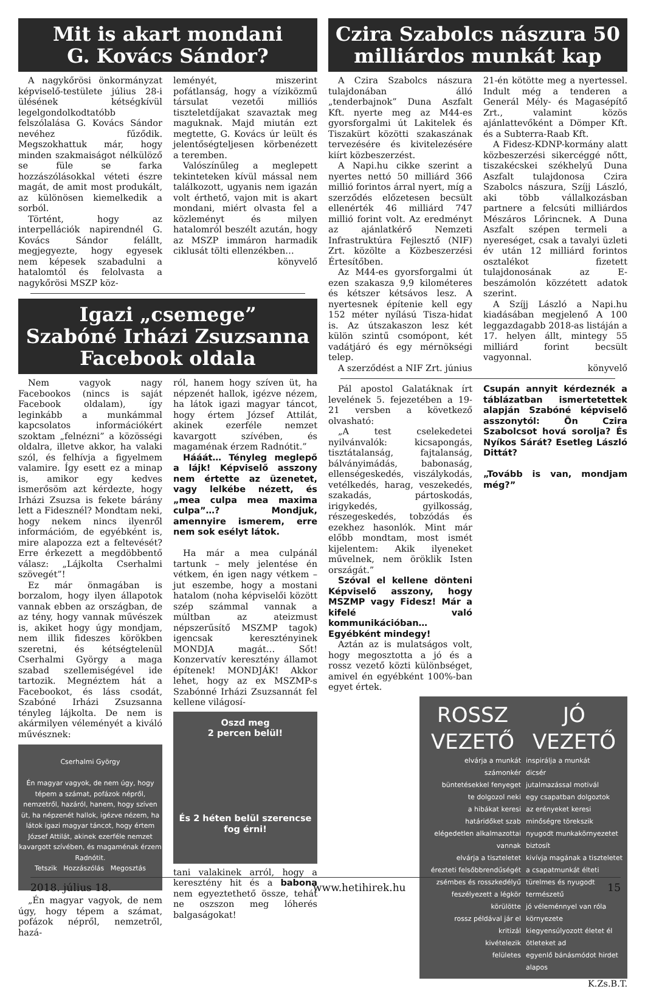Mit is akart mondani
G. Kovács Sándor?
A nagykőrösi önkormányzat képviselő-testülete július 28-i ülésének kétségkívül legelgondolkodtatóbb felszólalása G. Kovács Sándor nevéhez fűződik. Megszokhattuk már, hogy minden szakmaiságot nélkülöző se füle se farka hozzászólásokkal véteti észre magát, de amit most produkált, az különösen kiemelkedik a sorból.
Történt, hogy az interpellációk napirendnél G. Kovács Sándor felállt, megjegyezte, hogy egyesek nem képesek szabadulni a hatalomtól és felolvasta a nagykőrösi MSZP köz-
leményét, miszerint pofátlanság, hogy a víziközmű társulat vezetői milliós tiszteletdíjakat szavaztak meg maguknak. Majd miután ezt megtette, G. Kovács úr leült és jelentőségteljesen körbenézett a teremben.
Valószínűleg a meglepett tekinteteken kívül mással nem találkozott, ugyanis nem igazán volt érthető, vajon mit is akart mondani, miért olvasta fel a közleményt és milyen hatalomról beszélt azután, hogy az MSZP immáron harmadik ciklusát tölti ellenzékben…
könyvelő
Igazi „csemege”
Szabóné Irházi Zsuzsanna
Facebook oldala
Nem vagyok nagy Facebookos (nincs is saját Facebook oldalam), így leginkább a munkámmal kapcsolatos információkért szoktam „felnézni” a közösségi oldalra, illetve akkor, ha valaki szól, és felhívja a figyelmem valamire. Így esett ez a minap is, amikor egy kedves ismerősöm azt kérdezte, hogy Irházi Zsuzsa is fekete bárány lett a Fidesznél? Mondtam neki, hogy nekem nincs ilyenről információm, de egyébként is, mire alapozza ezt a feltevését? Erre érkezett a megdöbbentő válasz: „Lájkolta Cserhalmi szövegét”!
Ez már önmagában is borzalom, hogy ilyen állapotok vannak ebben az országban, de az tény, hogy vannak művészek is, akiket hogy úgy mondjam, nem illik fideszes körökben szeretni, és kétségtelenül Cserhalmi György a maga szabad szellemiségével ide tartozik. Megnéztem hát a Facebookot, és láss csodát, Szabóné Irházi Zsuzsanna tényleg lájkolta. De nem is akármilyen véleményét a kiváló művésznek:
Cserhalmi György
Én magyar vagyok, de nem úgy, hogy tépem a számat, pofázok népről, nemzetről, hazáról, hanem, hogy szíven üt, ha népzenét hallok, igézve nézem, ha látok igazi magyar táncot, hogy értem József Attilát, akinek ezerféle nemzet kavargott szívében, és magaménak érzem Radnótit.
Tetszik Hozzászólás Megosztás
„Én magyar vagyok, de nem úgy, hogy tépem a számat, pofázok népről, nemzetről, hazá-
ról, hanem hogy szíven üt, ha népzenét hallok, igézve nézem, ha látok igazi magyar táncot, hogy értem József Attilát, akinek ezerféle nemzet kavargott szívében, és magaménak érzem Radnótit.”
Hááát… Tényleg meglepő a lájk! Képviselő asszony nem értette az üzenetet, vagy lelkébe nézett, és „mea culpa mea maxima culpa”…? Mondjuk, amennyire ismerem, erre nem sok esélyt látok.
Ha már a mea culpánál tartunk – mely jelentése én vétkem, én igen nagy vétkem – jut eszembe, hogy a mostani hatalom (noha képviselői között szép számmal vannak a múltban az ateizmust népszerűsítő MSZMP tagok) igencsak keresztényinek MONDJA magát… Sőt! Konzervatív keresztény államot építenek! MONDJÁK! Akkor lehet, hogy az ex MSZMP-s Szabónné Irházi Zsuzsannát fel kellene világosí-
Oszd meg
2 percen belül!
És 2 héten belül szerencse fog érni!
tani valakinek arról, hogy a keresztény hit és a babona nem egyeztethető össze, tehát ne oszszon meg lóherés balgaságokat!
Czira Szabolcs nászura 50
milliárdos munkát kap
A Czira Szabolcs nászura tulajdonában álló „tenderbajnok” Duna Aszfalt Kft. nyerte meg az M44-es gyorsforgalmi út Lakitelek és Tiszakürt közötti szakaszának tervezésére és kivitelezésére kiírt közbeszerzést.
A Napi.hu cikke szerint a nyertes nettó 50 milliárd 366 millió forintos árral nyert, míg a szerződés előzetesen becsült ellenérték 46 milliárd 747 millió forint volt. Az eredményt az ajánlatkérő Nemzeti Infrastruktúra Fejlesztő (NIF) Zrt. közölte a Közbeszerzési Értesítőben.
Az M44-es gyorsforgalmi út ezen szakasza 9,9 kilométeres és kétszer kétsávos lesz. A nyertesnek építenie kell egy 152 méter nyílású Tisza-hidat is. Az útszakaszon lesz két külön szintű csomópont, két vadátjáró és egy mérnökségi telep.
A szerződést a NIF Zrt. június
21-én kötötte meg a nyertessel. Indult még a tenderen a Generál Mély- és Magasépítő Zrt., valamint közös ajánlattevőként a Dömper Kft. és a Subterra-Raab Kft.
A Fidesz-KDNP-kormány alatt közbeszerzési sikercéggé nőtt, tiszakécskei székhelyű Duna Aszfalt tulajdonosa Czira Szabolcs nászura, Szíjj László, aki több vállalkozásban partnere a felcsúti milliárdos Mészáros Lőrincnek. A Duna Aszfalt szépen termeli a nyereséget, csak a tavalyi üzleti év után 12 milliárd forintos osztalékot fizetett tulajdonosának az E-beszámolón közzétett adatok szerint.
A Szíjj László a Napi.hu kiadásában megjelenő A 100 leggazdagabb 2018-as listáján a 17. helyen állt, mintegy 55 milliárd forint becsült vagyonnal.
könyvelő
Pál apostol Galatáknak írt levelének 5. fejezetében a 19-21 versben a következő olvasható:
„A test cselekedetei nyilvánvalók: kicsapongás, tisztátalanság, fajtalanság, bálványimádás, babonaság, ellenségeskedés, viszálykodás, vetélkedés, harag, veszekedés, szakadás, pártoskodás, irigykedés, gyilkosság, részegeskedés, tobzódás és ezekhez hasonlók. Mint már előbb mondtam, most ismét kijelentem: Akik ilyeneket művelnek, nem öröklik Isten országát.”
Szóval el kellene dönteni Képviselő asszony, hogy MSZMP vagy Fidesz! Már a kifelé való kommunikációban… Egyébként mindegy!
Aztán az is mulatságos volt, hogy megosztotta a jó és a rossz vezető közti különbséget, amivel én egyébként 100%-ban egyet értek.
Csupán annyit kérdeznék a táblázatban ismertetettek alapján Szabóné képviselő asszonytól: Ön Czira Szabolcsot hová sorolja? És Nyíkos Sárát? Esetleg László Dittát?
„Tovább is van, mondjam még?”
ROSSZ
VEZETŐ
elvárja a munkát
számonkér
büntetésekkel fenyeget
te dolgozol neki
a hibákat keresi
határidőket szab
elégedetlen alkalmazottai vannak
elvárja a tiszteletet
érezteti felsőbbrendűségét
zsémbes és rosszkedélyű
feszélyezett a légkör körülötte
rossz példával jár el
kritizál
kivételezik
felületes
JÓ
VEZETŐ
inspirálja a munkát
dicsér
jutalmazással motivál
egy csapatban dolgoztok
az erényeket keresi
minőségre törekszik
nyugodt munkakörnyezetet biztosít
kivívja magának a tiszteletet
a csapatmunkát élteti
türelmes és nyugodt természetű
jó véleménnyel van róla környezete
kiegyensúlyozott életet él
ötleteket ad
egyenlő bánásmódot hirdet
alapos
K.Zs.B.T.
2018. július 18. www.hetihirek.hu 15